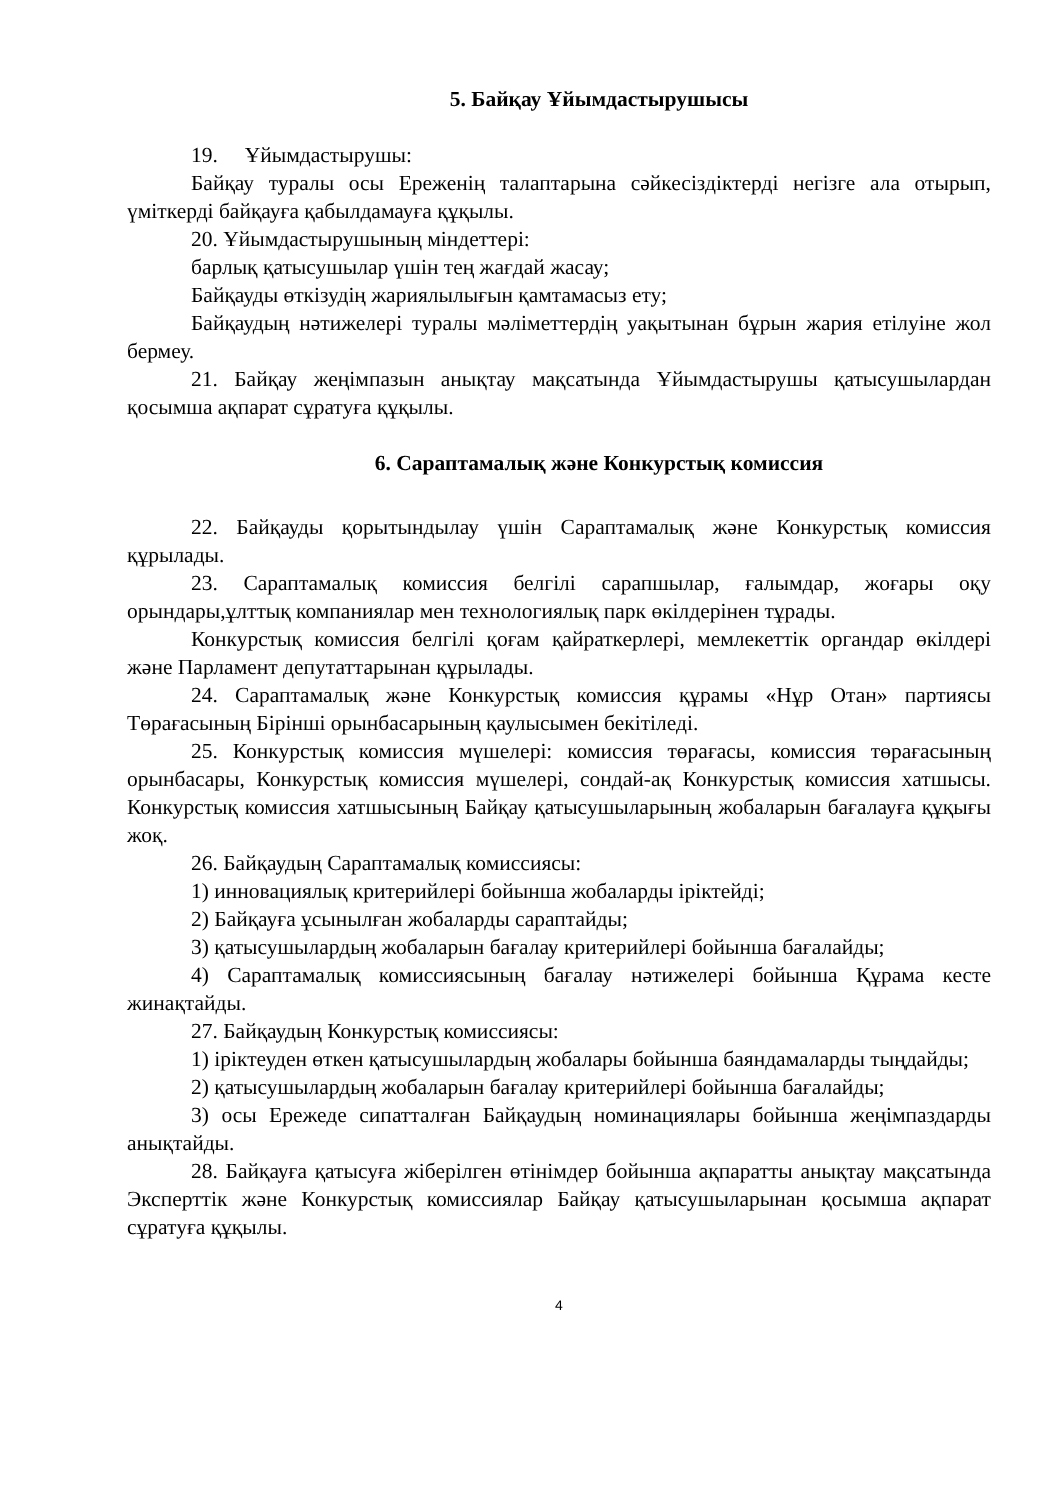5. Байқау Ұйымдастырушысы
19. Ұйымдастырушы:
Байқау туралы осы Ереженің талаптарына сәйкесіздіктерді негізге ала отырып, үміткерді байқауға қабылдамауға құқылы.
20. Ұйымдастырушының міндеттері:
барлық қатысушылар үшін тең жағдай жасау;
Байқауды өткізудің жариялылығын қамтамасыз ету;
Байқаудың нәтижелері туралы мәліметтердің уақытынан бұрын жария етілуіне жол бермеу.
21. Байқау жеңімпазын анықтау мақсатында Ұйымдастырушы қатысушылардан қосымша ақпарат сұратуға құқылы.
6. Сараптамалық және Конкурстық комиссия
22. Байқауды қорытындылау үшін Сараптамалық және Конкурстық комиссия құрылады.
23. Сараптамалық комиссия белгілі сарапшылар, ғалымдар, жоғары оқу орындары,ұлттық компаниялар мен технологиялық парк өкілдерінен тұрады.
Конкурстық комиссия белгілі қоғам қайраткерлері, мемлекеттік органдар өкілдері және Парламент депутаттарынан құрылады.
24. Сараптамалық және Конкурстық комиссия құрамы «Нұр Отан» партиясы Төрағасының Бірінші орынбасарының қаулысымен бекітіледі.
25. Конкурстық комиссия мүшелері: комиссия төрағасы, комиссия төрағасының орынбасары, Конкурстық комиссия мүшелері, сондай-ақ Конкурстық комиссия хатшысы. Конкурстық комиссия хатшысының Байқау қатысушыларының жобаларын бағалауға құқығы жоқ.
26. Байқаудың Сараптамалық комиссиясы:
1) инновациялық критерийлері бойынша жобаларды іріктейді;
2) Байқауға ұсынылған жобаларды сараптайды;
3) қатысушылардың жобаларын бағалау критерийлері бойынша бағалайды;
4) Сараптамалық комиссиясының бағалау нәтижелері бойынша Құрама кесте жинақтайды.
27. Байқаудың Конкурстық комиссиясы:
1) іріктеуден өткен қатысушылардың жобалары бойынша баяндамаларды тыңдайды;
2) қатысушылардың жобаларын бағалау критерийлері бойынша бағалайды;
3) осы Ережеде сипатталған Байқаудың номинациялары бойынша жеңімпаздарды анықтайды.
28. Байқауға қатысуға жіберілген өтінімдер бойынша ақпаратты анықтау мақсатында Эксперттік және Конкурстық комиссиялар Байқау қатысушыларынан қосымша ақпарат сұратуға құқылы.
4